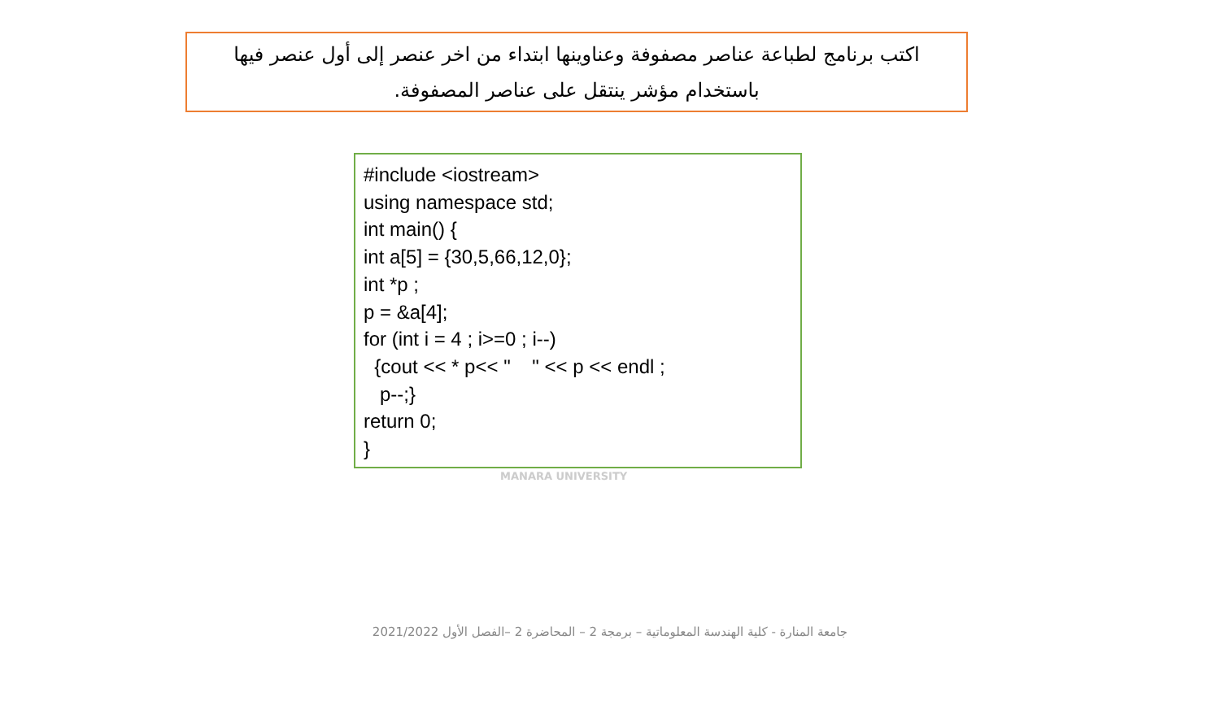اكتب برنامج لطباعة عناصر مصفوفة وعناوينها ابتداء من اخر عنصر إلى أول عنصر فيها
باستخدام مؤشر ينتقل على عناصر المصفوفة.
#include <iostream> using namespace std; int main() { int a[5] = {30,5,66,12,0}; int *p ; p = &a[4]; for (int i = 4 ; i>=0 ; i--) {cout << * p<< " " << p << endl ; p--;} return 0; }
MANARA UNIVERSITY
جامعة المنارة - كلية الهندسة المعلوماتية – برمجة 2 – المحاضرة 2 –الفصل الأول 2021/2022